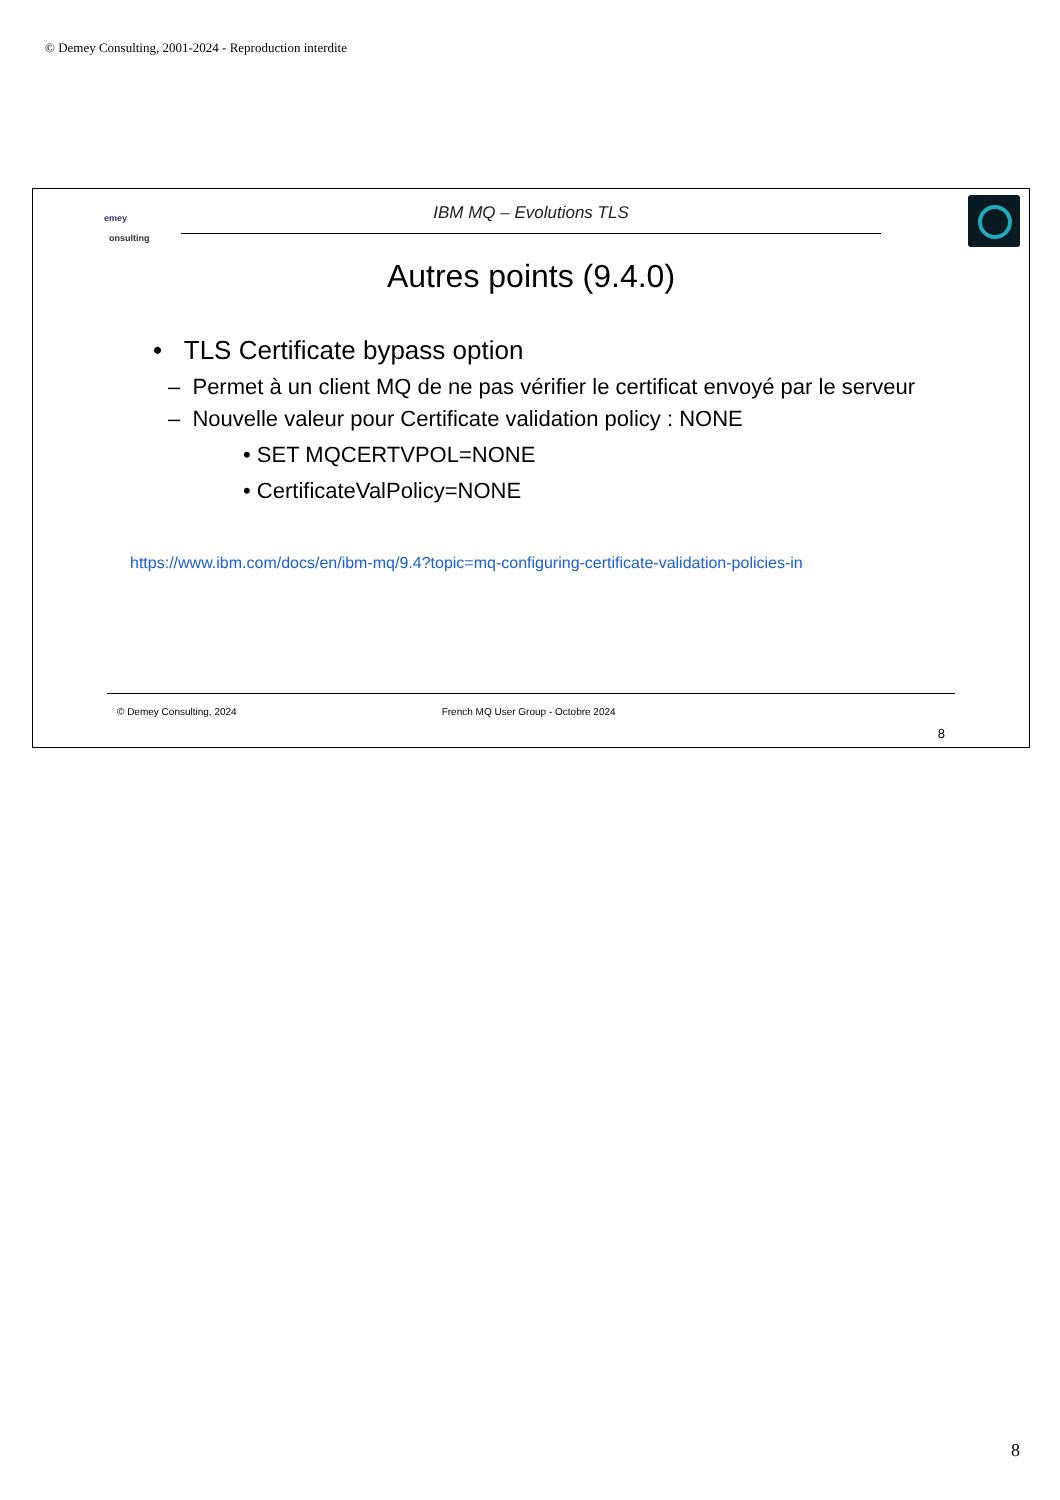© Demey Consulting, 2001-2024 - Reproduction interdite
emey
onsulting
IBM MQ – Evolutions TLS
Autres points (9.4.0)
• TLS Certificate bypass option
– Permet à un client MQ de ne pas vérifier le certificat envoyé par le serveur
– Nouvelle valeur pour Certificate validation policy : NONE
• SET MQCERTVPOL=NONE
• CertificateValPolicy=NONE
https://www.ibm.com/docs/en/ibm-mq/9.4?topic=mq-configuring-certificate-validation-policies-in
© Demey Consulting, 2024 French MQ User Group - Octobre 2024
8
8